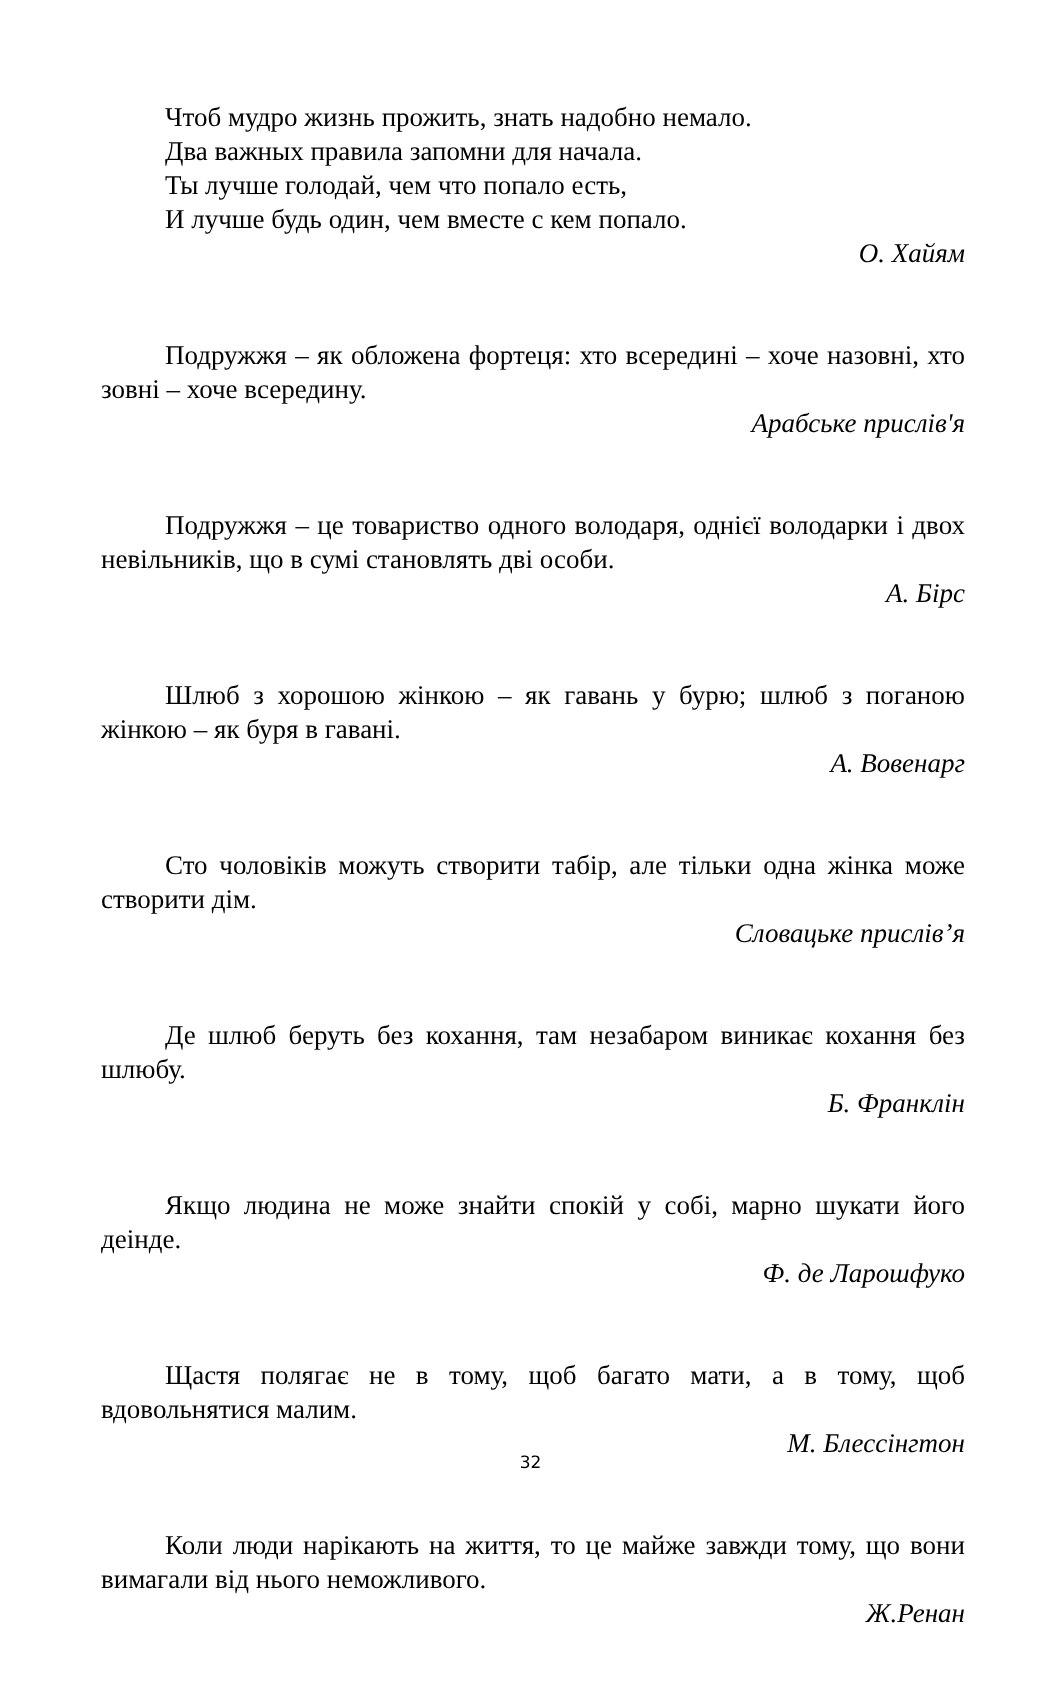Чтоб мудро жизнь прожить, знать надобно немало.
Два важных правила запомни для начала.
Ты лучше голодай, чем что попало есть,
И лучше будь один, чем вместе с кем попало.
О. Хайям
Подружжя – як обложена фортеця: хто всередині – хоче назовні, хто зовні – хоче всередину.
Арабське прислів'я
Подружжя – це товариство одного володаря, однієї володарки і двох невільників, що в сумі становлять дві особи.
А. Бірс
Шлюб з хорошою жінкою – як гавань у бурю; шлюб з поганою жінкою – як буря в гавані.
А. Вовенарг
Сто чоловіків можуть створити табір, але тільки одна жінка може створити дім.
Словацьке прислів’я
Де шлюб беруть без кохання, там незабаром виникає кохання без шлюбу.
Б. Франклін
Якщо людина не може знайти спокій у собі, марно шукати його деінде.
Ф. де Ларошфуко
Щастя полягає не в тому, щоб багато мати, а в тому, щоб вдовольнятися малим.
М. Блессінгтон
Коли люди нарікають на життя, то це майже завжди тому, що вони вимагали від нього неможливого.
Ж.Ренан
32